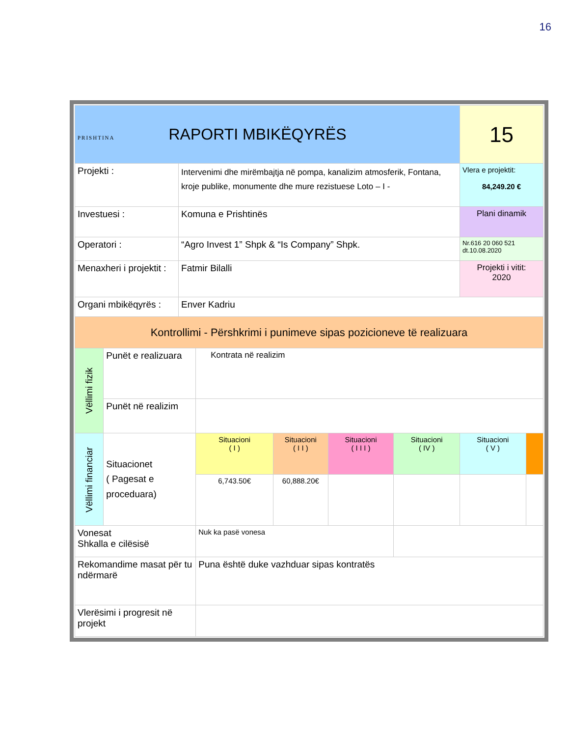16
| PRISHTINA RAPORTI MBIKËQYRËS | | | | | | | 15 | |
| Projekti : | | Intervenimi dhe mirëmbajtja në pompa, kanalizim atmosferik, Fontana, kroje publike, monumente dhe mure rezistuese Loto – I - | | | | | Vlera e projektit: 84,249.20 € | |
| Investuesi : | | Komuna e Prishtinës | | | | | Plani dinamik | |
| Operatori : | | “Agro Invest 1” Shpk & “Is Company” Shpk. | | | | | Nr.616 20 060 521 dt.10.08.2020 | |
| Menaxheri i projektit : | | Fatmir Bilalli | | | | | Projekti i vitit: 2020 | |
| Organi mbikëqyrës : | | Enver Kadriu | | | | | | |
| Kontrollimi - Përshkrimi i punimeve sipas pozicioneve të realizuara | | | | | | | | |
| Vëllimi fizik | Punët e realizuara | | Kontrata në realizim | | | | | |
| | Punët në realizim | | | | | | | |
| Vëllimi financiar | Situacionet ( Pagesat e proceduara) | | Situacioni ( I ) | Situacioni ( I I ) | Situacioni ( I I I ) | Situacioni ( IV ) | Situacioni ( V ) | |
| | | | 6,743.50€ | 60,888.20€ | | | | |
| Vonesat Shkalla e cilësisë | | | Nuk ka pasë vonesa | | | | | |
| Rekomandime masat për tu ndërmarë | | | Puna është duke vazhduar sipas kontratës | | | | | |
| Vlerësimi i progresit në projekt | | | | | | | | |